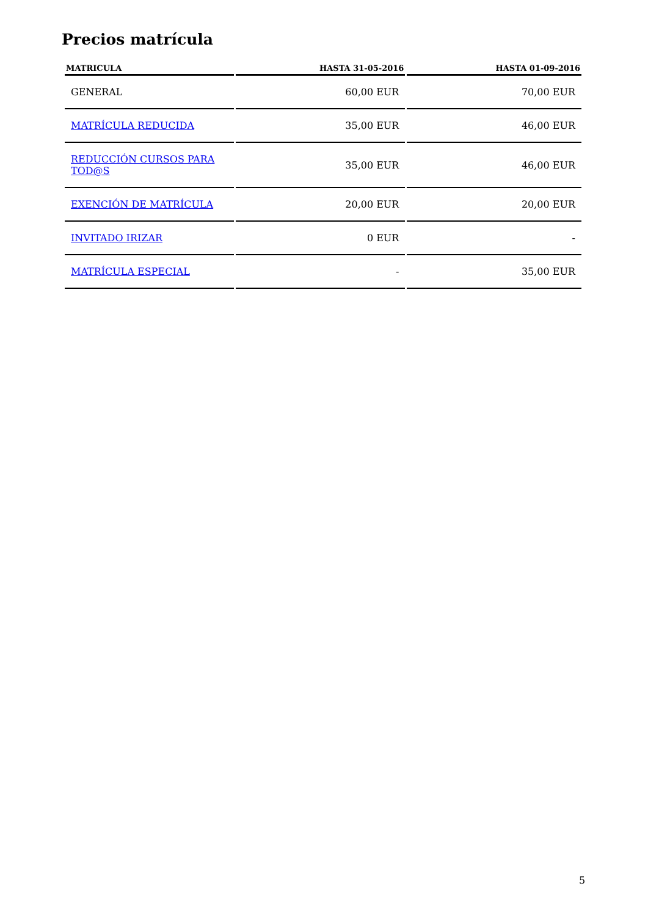Precios matrícula
| MATRICULA | HASTA 31-05-2016 | HASTA 01-09-2016 |
| --- | --- | --- |
| GENERAL | 60,00 EUR | 70,00 EUR |
| MATRÍCULA REDUCIDA | 35,00 EUR | 46,00 EUR |
| REDUCCIÓN CURSOS PARA TOD@S | 35,00 EUR | 46,00 EUR |
| EXENCIÓN DE MATRÍCULA | 20,00 EUR | 20,00 EUR |
| INVITADO IRIZAR | 0 EUR | - |
| MATRÍCULA ESPECIAL | - | 35,00 EUR |
5